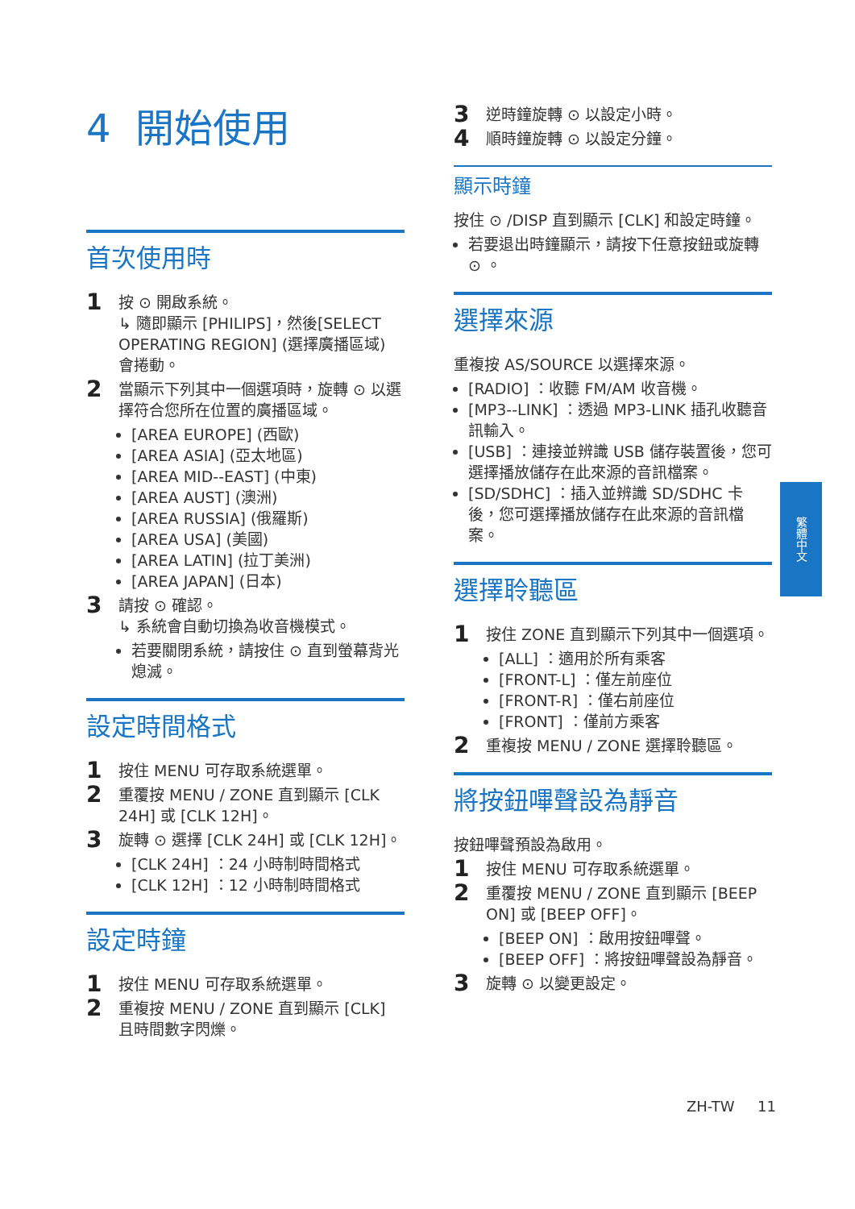4 開始使用
首次使用時
1
按 ⊙ 開啟系統。
↳ 隨即顯示 [PHILIPS]，然後[SELECT OPERATING REGION] (選擇廣播區域) 會捲動。
2
當顯示下列其中一個選項時，旋轉 ⊙ 以選擇符合您所在位置的廣播區域。
[AREA EUROPE] (西歐)
[AREA ASIA] (亞太地區)
[AREA MID--EAST] (中東)
[AREA AUST] (澳洲)
[AREA RUSSIA] (俄羅斯)
[AREA USA] (美國)
[AREA LATIN] (拉丁美洲)
[AREA JAPAN] (日本)
3
請按 ⊙ 確認。
↳ 系統會自動切換為收音機模式。
若要關閉系統，請按住 ⊙ 直到螢幕背光熄滅。
設定時間格式
1
按住 MENU 可存取系統選單。
2
重覆按 MENU / ZONE 直到顯示 [CLK 24H] 或 [CLK 12H]。
3
旋轉 ⊙ 選擇 [CLK 24H] 或 [CLK 12H]。
[CLK 24H] ：24 小時制時間格式
[CLK 12H] ：12 小時制時間格式
設定時鐘
1
按住 MENU 可存取系統選單。
2
重複按 MENU / ZONE 直到顯示 [CLK] 且時間數字閃爍。
3
逆時鐘旋轉 ⊙ 以設定小時。
4
順時鐘旋轉 ⊙ 以設定分鐘。
顯示時鐘
按住 ⊙ /DISP 直到顯示 [CLK] 和設定時鐘。
若要退出時鐘顯示，請按下任意按鈕或旋轉 ⊙ 。
選擇來源
重複按 AS/SOURCE 以選擇來源。
[RADIO] ：收聽 FM/AM 收音機。
[MP3--LINK] ：透過 MP3-LINK 插孔收聽音訊輸入。
[USB] ：連接並辨識 USB 儲存裝置後，您可選擇播放儲存在此來源的音訊檔案。
[SD/SDHC] ：插入並辨識 SD/SDHC 卡後，您可選擇播放儲存在此來源的音訊檔案。
選擇聆聽區
1
按住 ZONE 直到顯示下列其中一個選項。
[ALL] ：適用於所有乘客
[FRONT-L] ：僅左前座位
[FRONT-R] ：僅右前座位
[FRONT] ：僅前方乘客
2
重複按 MENU / ZONE 選擇聆聽區。
將按鈕嗶聲設為靜音
按鈕嗶聲預設為啟用。
1
按住 MENU 可存取系統選單。
2
重覆按 MENU / ZONE 直到顯示 [BEEP ON] 或 [BEEP OFF]。
[BEEP ON] ：啟用按鈕嗶聲。
[BEEP OFF] ：將按鈕嗶聲設為靜音。
3
旋轉 ⊙ 以變更設定。
繁體中文
ZH-TW 11